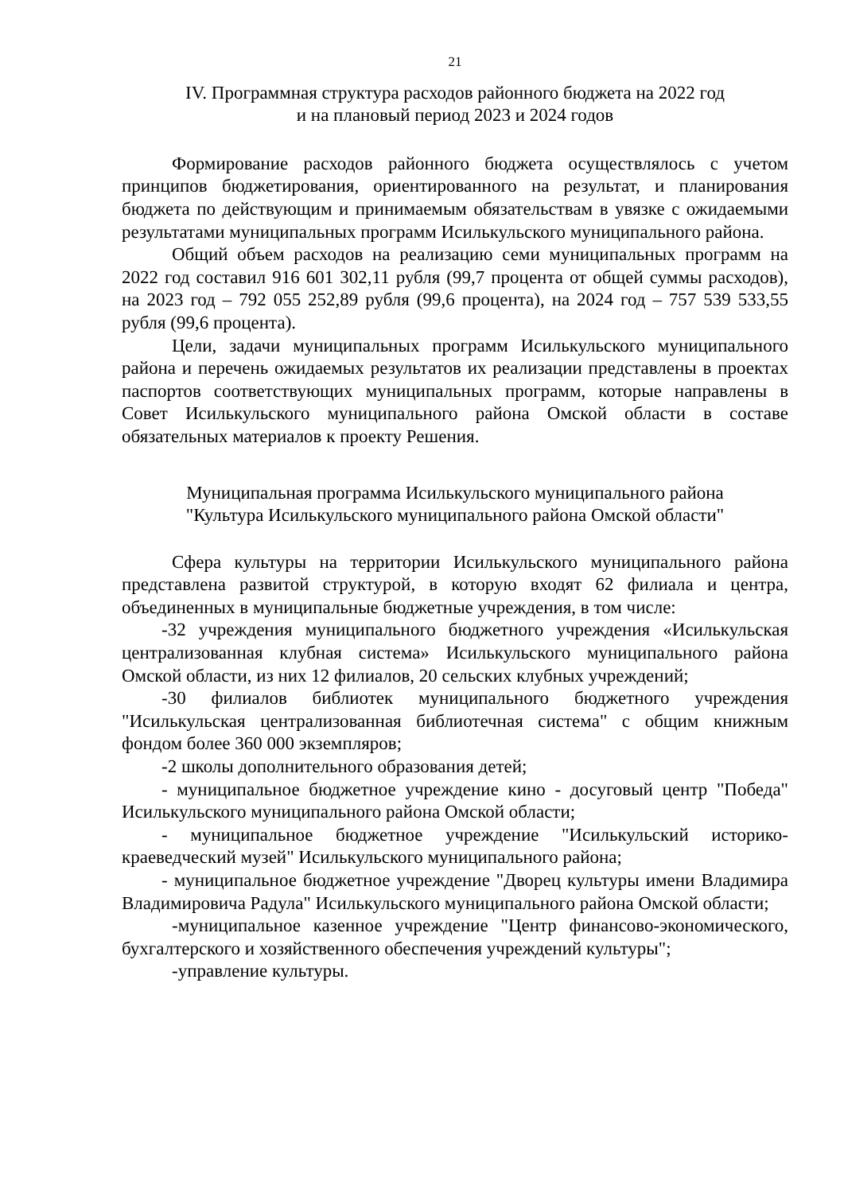21
IV. Программная структура расходов районного бюджета на 2022 год
и на плановый период 2023 и 2024 годов
Формирование расходов районного бюджета осуществлялось с учетом принципов бюджетирования, ориентированного на результат, и планирования бюджета по действующим и принимаемым обязательствам в увязке с ожидаемыми результатами муниципальных программ Исилькульского муниципального района.
Общий объем расходов на реализацию семи муниципальных программ на 2022 год составил 916 601 302,11 рубля (99,7 процента от общей суммы расходов), на 2023 год – 792 055 252,89 рубля (99,6 процента), на 2024 год – 757 539 533,55 рубля (99,6 процента).
Цели, задачи муниципальных программ Исилькульского муниципального района и перечень ожидаемых результатов их реализации представлены в проектах паспортов соответствующих муниципальных программ, которые направлены в Совет Исилькульского муниципального района Омской области в составе обязательных материалов к проекту Решения.
Муниципальная программа Исилькульского муниципального района
"Культура Исилькульского муниципального района Омской области"
Сфера культуры на территории Исилькульского муниципального района представлена развитой структурой, в которую входят 62 филиала и центра, объединенных в муниципальные бюджетные учреждения, в том числе:
-32 учреждения муниципального бюджетного учреждения «Исилькульская централизованная клубная система» Исилькульского муниципального района Омской области, из них 12 филиалов, 20 сельских клубных учреждений;
-30 филиалов библиотек муниципального бюджетного учреждения "Исилькульская централизованная библиотечная система" с общим книжным фондом более 360 000 экземпляров;
-2 школы дополнительного образования детей;
- муниципальное бюджетное учреждение кино - досуговый центр "Победа" Исилькульского муниципального района Омской области;
- муниципальное бюджетное учреждение "Исилькульский историко-краеведческий музей" Исилькульского муниципального района;
- муниципальное бюджетное учреждение "Дворец культуры имени Владимира Владимировича Радула" Исилькульского муниципального района Омской области;
-муниципальное казенное учреждение "Центр финансово-экономического, бухгалтерского и хозяйственного обеспечения учреждений культуры";
-управление культуры.